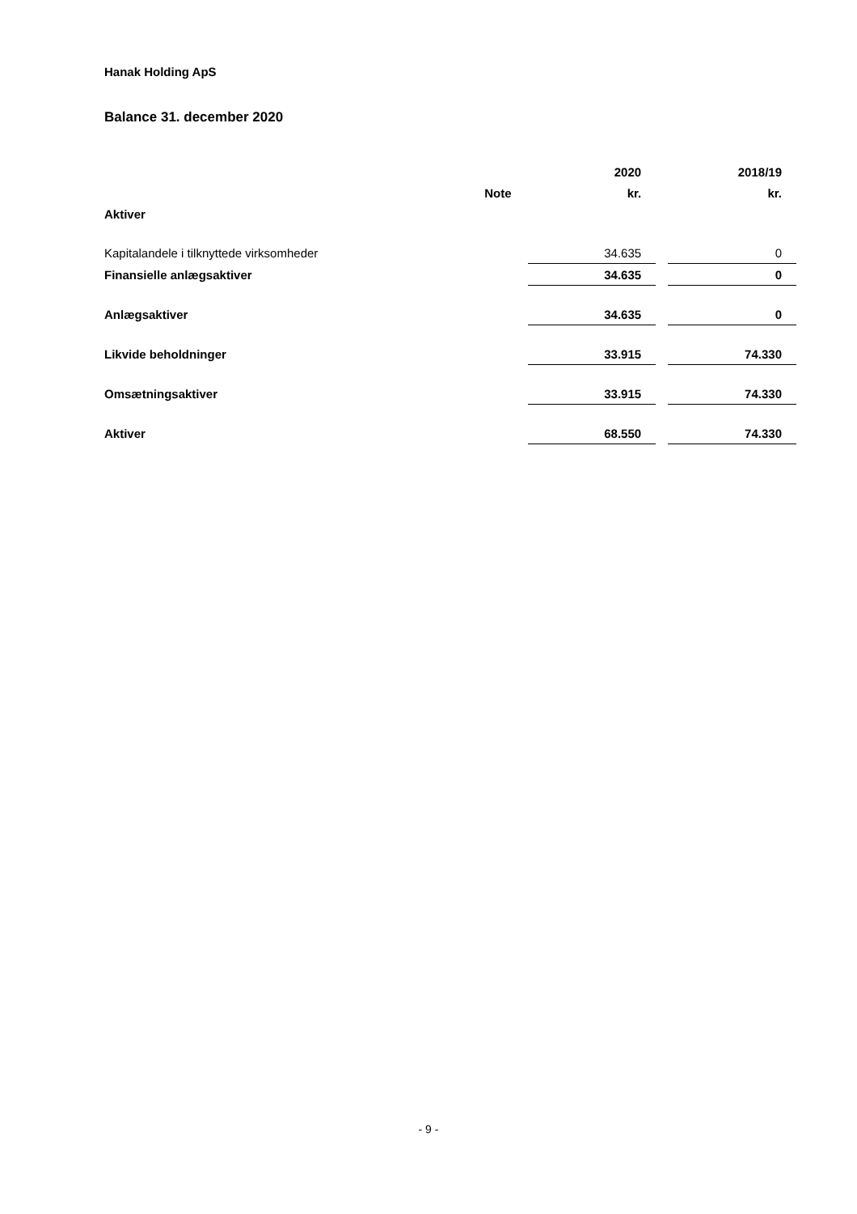Hanak Holding ApS
Balance 31. december 2020
| | | 2020 | | 2018/19 |
| --- | --- | --- | --- | --- |
| | Note | kr. | | kr. |
| Aktiver | | | | |
| Kapitalandele i tilknyttede virksomheder | | 34.635 | | 0 |
| Finansielle anlægsaktiver | | 34.635 | | 0 |
| Anlægsaktiver | | 34.635 | | 0 |
| Likvide beholdninger | | 33.915 | | 74.330 |
| Omsætningsaktiver | | 33.915 | | 74.330 |
| Aktiver | | 68.550 | | 74.330 |
- 9 -